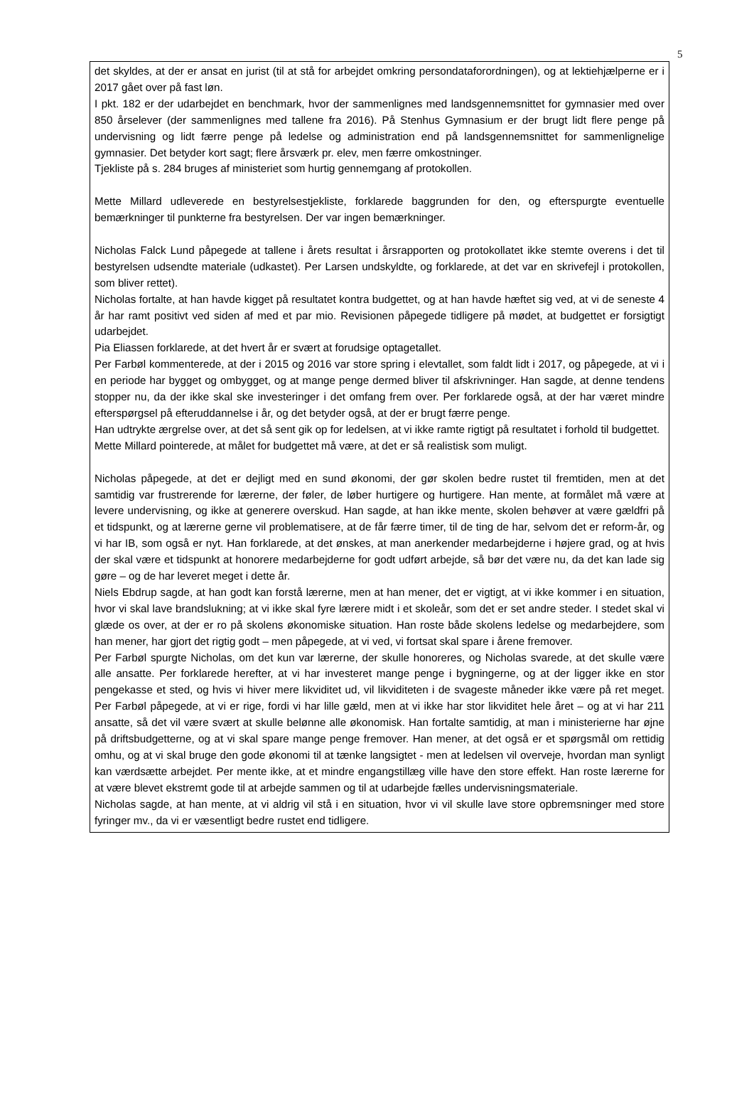5
det skyldes, at der er ansat en jurist (til at stå for arbejdet omkring persondataforordningen), og at lektiehjælperne er i 2017 gået over på fast løn.
I pkt. 182 er der udarbejdet en benchmark, hvor der sammenlignes med landsgennemsnittet for gymnasier med over 850 årselever (der sammenlignes med tallene fra 2016). På Stenhus Gymnasium er der brugt lidt flere penge på undervisning og lidt færre penge på ledelse og administration end på landsgennemsnittet for sammenlignelige gymnasier. Det betyder kort sagt; flere årsværk pr. elev, men færre omkostninger.
Tjekliste på s. 284 bruges af ministeriet som hurtig gennemgang af protokollen.
Mette Millard udleverede en bestyrelsestjekliste, forklarede baggrunden for den, og efterspurgte eventuelle bemærkninger til punkterne fra bestyrelsen. Der var ingen bemærkninger.
Nicholas Falck Lund påpegede at tallene i årets resultat i årsrapporten og protokollatet ikke stemte overens i det til bestyrelsen udsendte materiale (udkastet). Per Larsen undskyldte, og forklarede, at det var en skrivefejl i protokollen, som bliver rettet).
Nicholas fortalte, at han havde kigget på resultatet kontra budgettet, og at han havde hæftet sig ved, at vi de seneste 4 år har ramt positivt ved siden af med et par mio. Revisionen påpegede tidligere på mødet, at budgettet er forsigtigt udarbejdet.
Pia Eliassen forklarede, at det hvert år er svært at forudsige optagetallet.
Per Farbøl kommenterede, at der i 2015 og 2016 var store spring i elevtallet, som faldt lidt i 2017, og påpegede, at vi i en periode har bygget og ombygget, og at mange penge dermed bliver til afskrivninger. Han sagde, at denne tendens stopper nu, da der ikke skal ske investeringer i det omfang frem over. Per forklarede også, at der har været mindre efterspørgsel på efteruddannelse i år, og det betyder også, at der er brugt færre penge.
Han udtrykte ærgrelse over, at det så sent gik op for ledelsen, at vi ikke ramte rigtigt på resultatet i forhold til budgettet.
Mette Millard pointerede, at målet for budgettet må være, at det er så realistisk som muligt.
Nicholas påpegede, at det er dejligt med en sund økonomi, der gør skolen bedre rustet til fremtiden, men at det samtidig var frustrerende for lærerne, der føler, de løber hurtigere og hurtigere. Han mente, at formålet må være at levere undervisning, og ikke at generere overskud. Han sagde, at han ikke mente, skolen behøver at være gældfri på et tidspunkt, og at lærerne gerne vil problematisere, at de får færre timer, til de ting de har, selvom det er reform-år, og vi har IB, som også er nyt. Han forklarede, at det ønskes, at man anerkender medarbejderne i højere grad, og at hvis der skal være et tidspunkt at honorere medarbejderne for godt udført arbejde, så bør det være nu, da det kan lade sig gøre – og de har leveret meget i dette år.
Niels Ebdrup sagde, at han godt kan forstå lærerne, men at han mener, det er vigtigt, at vi ikke kommer i en situation, hvor vi skal lave brandslukning; at vi ikke skal fyre lærere midt i et skoleår, som det er set andre steder. I stedet skal vi glæde os over, at der er ro på skolens økonomiske situation. Han roste både skolens ledelse og medarbejdere, som han mener, har gjort det rigtig godt – men påpegede, at vi ved, vi fortsat skal spare i årene fremover.
Per Farbøl spurgte Nicholas, om det kun var lærerne, der skulle honoreres, og Nicholas svarede, at det skulle være alle ansatte. Per forklarede herefter, at vi har investeret mange penge i bygningerne, og at der ligger ikke en stor pengekasse et sted, og hvis vi hiver mere likviditet ud, vil likviditeten i de svageste måneder ikke være på ret meget. Per Farbøl påpegede, at vi er rige, fordi vi har lille gæld, men at vi ikke har stor likviditet hele året – og at vi har 211 ansatte, så det vil være svært at skulle belønne alle økonomisk. Han fortalte samtidig, at man i ministerierne har øjne på driftsbudgetterne, og at vi skal spare mange penge fremover. Han mener, at det også er et spørgsmål om rettidig omhu, og at vi skal bruge den gode økonomi til at tænke langsigtet - men at ledelsen vil overveje, hvordan man synligt kan værdsætte arbejdet. Per mente ikke, at et mindre engangstillæg ville have den store effekt. Han roste lærerne for at være blevet ekstremt gode til at arbejde sammen og til at udarbejde fælles undervisningsmateriale.
Nicholas sagde, at han mente, at vi aldrig vil stå i en situation, hvor vi vil skulle lave store opbremsninger med store fyringer mv., da vi er væsentligt bedre rustet end tidligere.